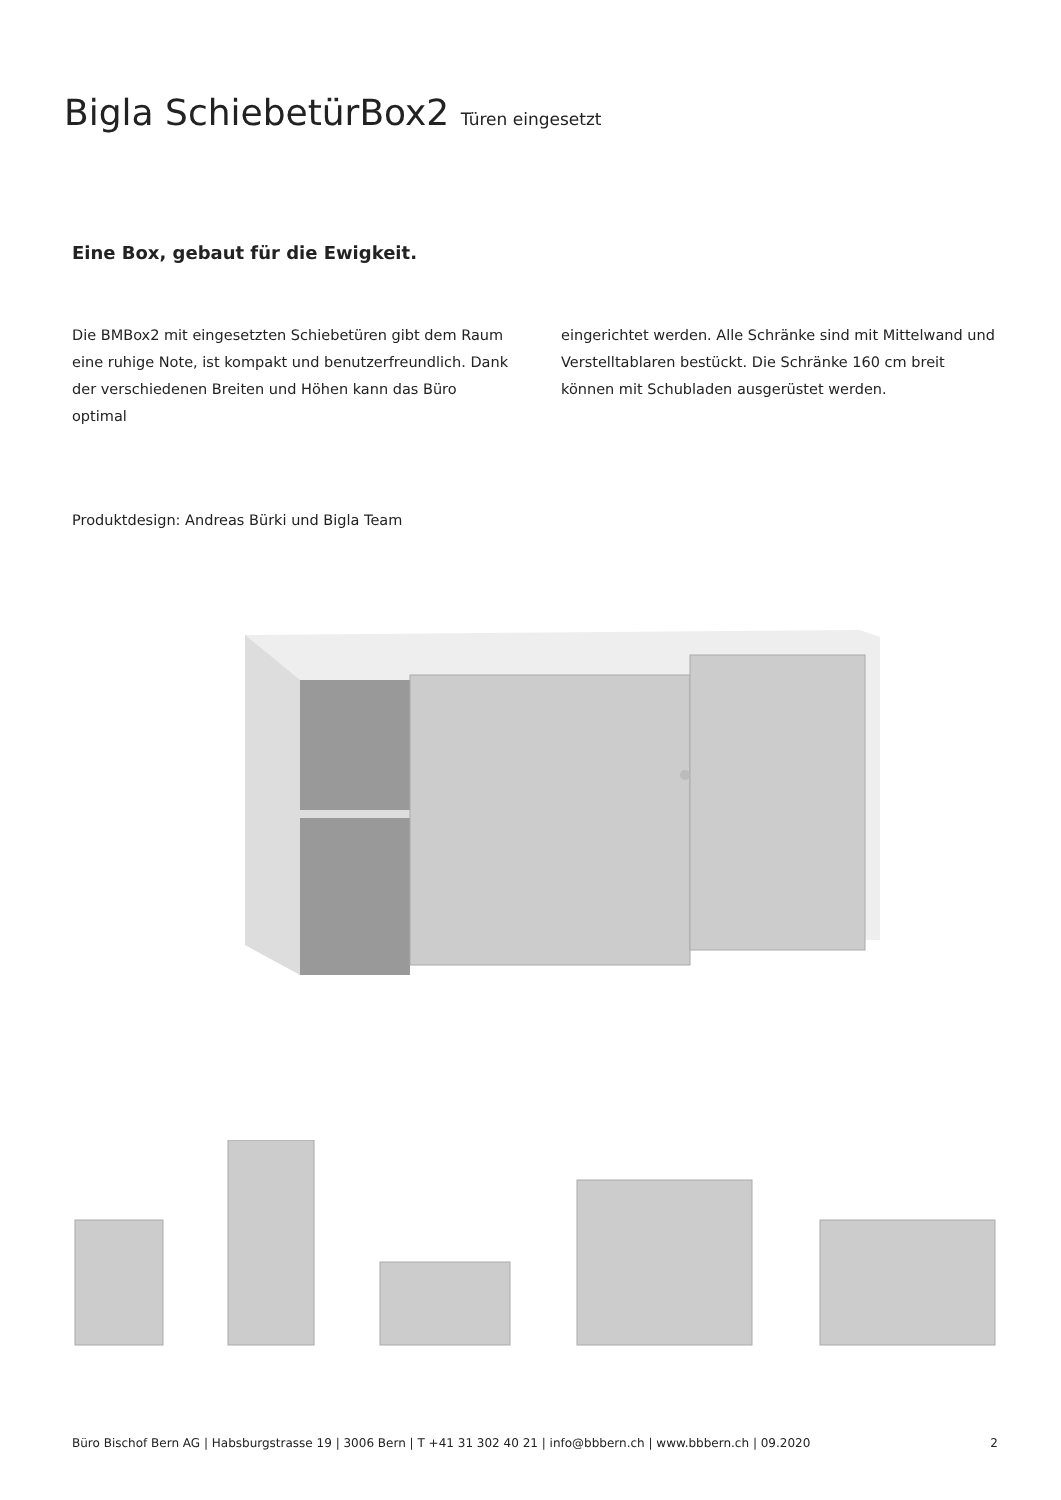Bigla SchiebetürBox2 Türen eingesetzt
Eine Box, gebaut für die Ewigkeit.
Die BMBox2 mit eingesetzten Schiebetüren gibt dem Raum eine ruhige Note, ist kompakt und benutzerfreundlich. Dank der verschiedenen Breiten und Höhen kann das Büro optimal
eingerichtet werden. Alle Schränke sind mit Mittelwand und Verstelltablaren bestückt. Die Schränke 160 cm breit können mit Schubladen ausgerüstet werden.
Produktdesign: Andreas Bürki und Bigla Team
Büro Bischof Bern AG | Habsburgstrasse 19 | 3006 Bern | T +41 31 302 40 21 | info@bbbern.ch | www.bbbern.ch | 09.2020 2